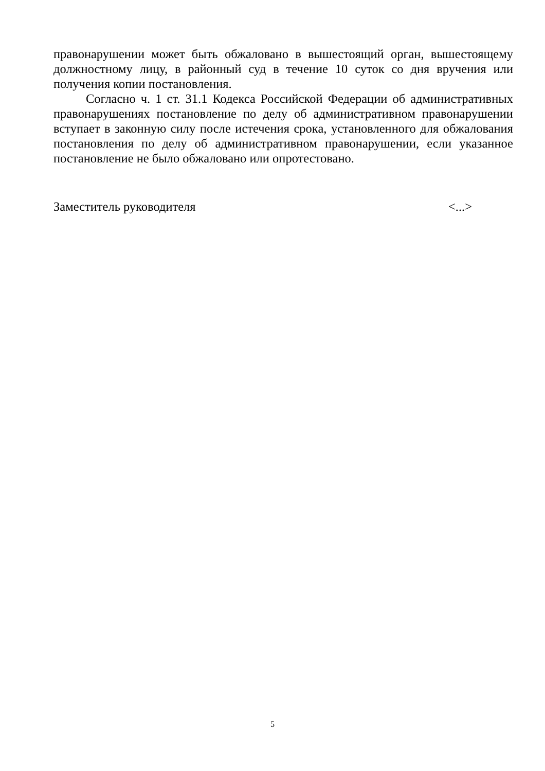правонарушении может быть обжаловано в вышестоящий орган, вышестоящему должностному лицу, в районный суд в течение 10 суток со дня вручения или получения копии постановления.
Согласно ч. 1 ст. 31.1 Кодекса Российской Федерации об административных правонарушениях постановление по делу об административном правонарушении вступает в законную силу после истечения срока, установленного для обжалования постановления по делу об административном правонарушении, если указанное постановление не было обжаловано или опротестовано.
Заместитель руководителя <...>
5